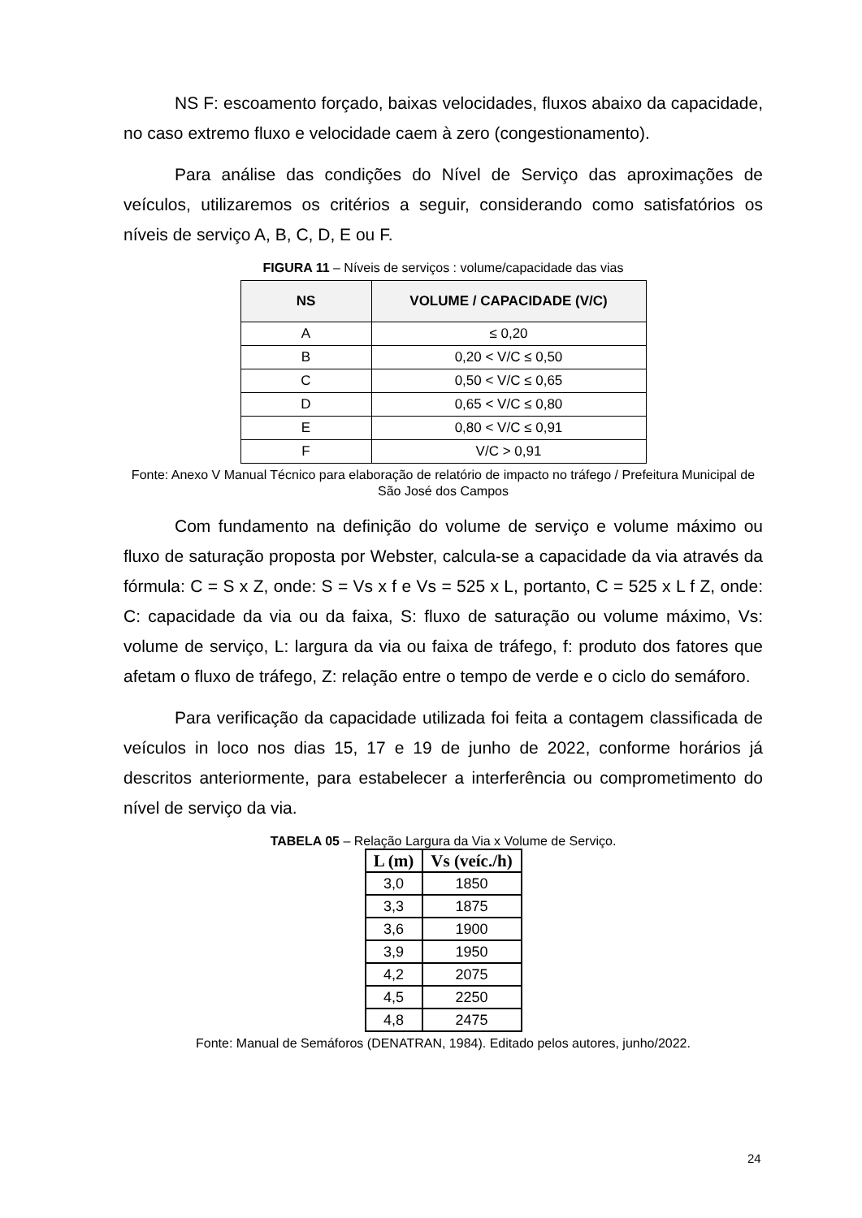NS F: escoamento forçado, baixas velocidades, fluxos abaixo da capacidade, no caso extremo fluxo e velocidade caem à zero (congestionamento).
Para análise das condições do Nível de Serviço das aproximações de veículos, utilizaremos os critérios a seguir, considerando como satisfatórios os níveis de serviço A, B, C, D, E ou F.
FIGURA 11 – Níveis de serviços : volume/capacidade das vias
| NS | VOLUME / CAPACIDADE (V/C) |
| --- | --- |
| A | ≤ 0,20 |
| B | 0,20 < V/C ≤ 0,50 |
| C | 0,50 < V/C ≤ 0,65 |
| D | 0,65 < V/C ≤ 0,80 |
| E | 0,80 < V/C ≤ 0,91 |
| F | V/C > 0,91 |
Fonte: Anexo V Manual Técnico para elaboração de relatório de impacto no tráfego / Prefeitura Municipal de São José dos Campos
Com fundamento na definição do volume de serviço e volume máximo ou fluxo de saturação proposta por Webster, calcula-se a capacidade da via através da fórmula: C = S x Z, onde: S = Vs x f e Vs = 525 x L, portanto, C = 525 x L f Z, onde: C: capacidade da via ou da faixa, S: fluxo de saturação ou volume máximo, Vs: volume de serviço, L: largura da via ou faixa de tráfego, f: produto dos fatores que afetam o fluxo de tráfego, Z: relação entre o tempo de verde e o ciclo do semáforo.
Para verificação da capacidade utilizada foi feita a contagem classificada de veículos in loco nos dias 15, 17 e 19 de junho de 2022, conforme horários já descritos anteriormente, para estabelecer a interferência ou comprometimento do nível de serviço da via.
TABELA 05 – Relação Largura da Via x Volume de Serviço.
| L (m) | Vs (veíc./h) |
| --- | --- |
| 3,0 | 1850 |
| 3,3 | 1875 |
| 3,6 | 1900 |
| 3,9 | 1950 |
| 4,2 | 2075 |
| 4,5 | 2250 |
| 4,8 | 2475 |
Fonte: Manual de Semáforos (DENATRAN, 1984). Editado pelos autores, junho/2022.
24